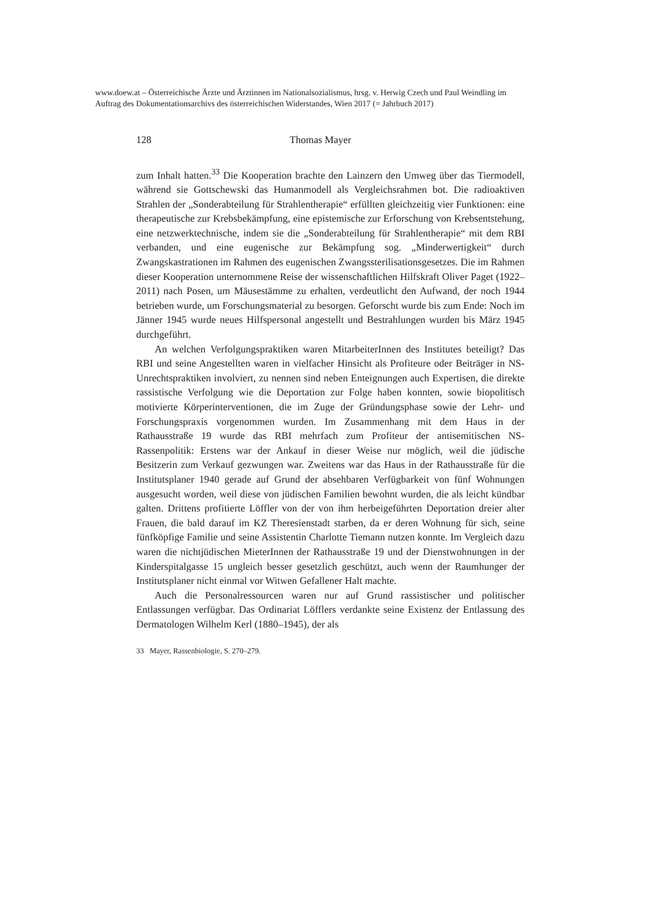www.doew.at – Österreichische Ärzte und Ärztinnen im Nationalsozialismus, hrsg. v. Herwig Czech und Paul Weindling im Auftrag des Dokumentationsarchivs des österreichischen Widerstandes, Wien 2017 (= Jahrbuch 2017)
128 Thomas Mayer
zum Inhalt hatten.<sup>33</sup> Die Kooperation brachte den Lainzern den Umweg über das Tiermodell, während sie Gottschewski das Humanmodell als Vergleichsrahmen bot. Die radioaktiven Strahlen der „Sonderabteilung für Strahlentherapie“ erfüllten gleichzeitig vier Funktionen: eine therapeutische zur Krebsbekämpfung, eine epistemische zur Erforschung von Krebsentstehung, eine netzwerktechnische, indem sie die „Sonderabteilung für Strahlentherapie“ mit dem RBI verbanden, und eine eugenische zur Bekämpfung sog. „Minderwertigkeit“ durch Zwangskastrationen im Rahmen des eugenischen Zwangssterilisationsgesetzes. Die im Rahmen dieser Kooperation unternommene Reise der wissenschaftlichen Hilfskraft Oliver Paget (1922–2011) nach Posen, um Mäusestämme zu erhalten, verdeutlicht den Aufwand, der noch 1944 betrieben wurde, um Forschungsmaterial zu besorgen. Geforscht wurde bis zum Ende: Noch im Jänner 1945 wurde neues Hilfspersonal angestellt und Bestrahlungen wurden bis März 1945 durchgeführt.
An welchen Verfolgungspraktiken waren MitarbeiterInnen des Institutes beteiligt? Das RBI und seine Angestellten waren in vielfacher Hinsicht als Profiteure oder Beiträger in NS-Unrechtspraktiken involviert, zu nennen sind neben Enteignungen auch Expertisen, die direkte rassistische Verfolgung wie die Deportation zur Folge haben konnten, sowie biopolitisch motivierte Körperinterventionen, die im Zuge der Gründungsphase sowie der Lehr- und Forschungspraxis vorgenommen wurden. Im Zusammenhang mit dem Haus in der Rathausstraße 19 wurde das RBI mehrfach zum Profiteur der antisemitischen NS-Rassenpolitik: Erstens war der Ankauf in dieser Weise nur möglich, weil die jüdische Besitzerin zum Verkauf gezwungen war. Zweitens war das Haus in der Rathausstraße für die Institutsplaner 1940 gerade auf Grund der absehbaren Verfügbarkeit von fünf Wohnungen ausgesucht worden, weil diese von jüdischen Familien bewohnt wurden, die als leicht kündbar galten. Drittens profitierte Löffler von der von ihm herbeigeführten Deportation dreier alter Frauen, die bald darauf im KZ Theresienstadt starben, da er deren Wohnung für sich, seine fünfköpfige Familie und seine Assistentin Charlotte Tiemann nutzen konnte. Im Vergleich dazu waren die nichtjüdischen MieterInnen der Rathausstraße 19 und der Dienstwohnungen in der Kinderspitalgasse 15 ungleich besser gesetzlich geschützt, auch wenn der Raumhunger der Institutsplaner nicht einmal vor Witwen Gefallener Halt machte.
Auch die Personalressourcen waren nur auf Grund rassistischer und politischer Entlassungen verfügbar. Das Ordinariat Löfflers verdankte seine Existenz der Entlassung des Dermatologen Wilhelm Kerl (1880–1945), der als
33 Mayer, Rassenbiologie, S. 270–279.